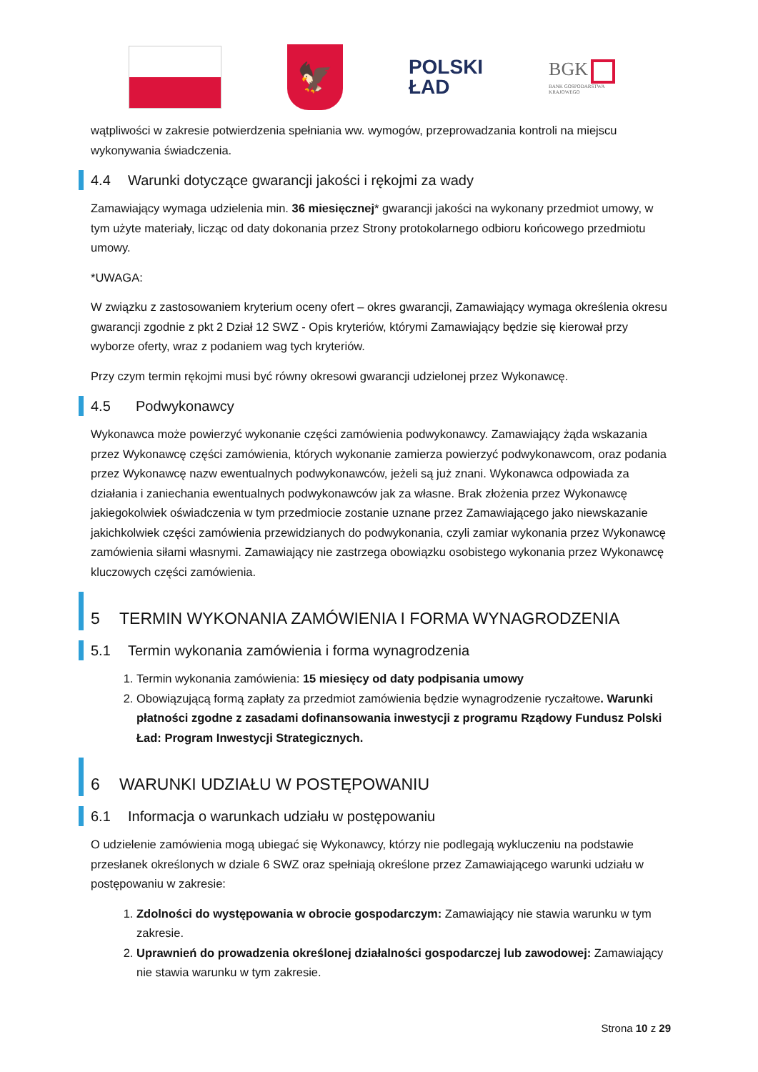🦅
POLSKI
ŁAD
BGK
BANK GOSPODARSTWA
KRAJOWEGO
wątpliwości w zakresie potwierdzenia spełniania ww. wymogów, przeprowadzania kontroli na miejscu wykonywania świadczenia.
4.4 Warunki dotyczące gwarancji jakości i rękojmi za wady
Zamawiający wymaga udzielenia min. 36 miesięcznej* gwarancji jakości na wykonany przedmiot umowy, w tym użyte materiały, licząc od daty dokonania przez Strony protokolarnego odbioru końcowego przedmiotu umowy.
*UWAGA:
W związku z zastosowaniem kryterium oceny ofert – okres gwarancji, Zamawiający wymaga określenia okresu gwarancji zgodnie z pkt 2 Dział 12 SWZ - Opis kryteriów, którymi Zamawiający będzie się kierował przy wyborze oferty, wraz z podaniem wag tych kryteriów.
Przy czym termin rękojmi musi być równy okresowi gwarancji udzielonej przez Wykonawcę.
4.5 Podwykonawcy
Wykonawca może powierzyć wykonanie części zamówienia podwykonawcy. Zamawiający żąda wskazania przez Wykonawcę części zamówienia, których wykonanie zamierza powierzyć podwykonawcom, oraz podania przez Wykonawcę nazw ewentualnych podwykonawców, jeżeli są już znani. Wykonawca odpowiada za działania i zaniechania ewentualnych podwykonawców jak za własne. Brak złożenia przez Wykonawcę jakiegokolwiek oświadczenia w tym przedmiocie zostanie uznane przez Zamawiającego jako niewskazanie jakichkolwiek części zamówienia przewidzianych do podwykonania, czyli zamiar wykonania przez Wykonawcę zamówienia siłami własnymi. Zamawiający nie zastrzega obowiązku osobistego wykonania przez Wykonawcę kluczowych części zamówienia.
5 TERMIN WYKONANIA ZAMÓWIENIA I FORMA WYNAGRODZENIA
5.1 Termin wykonania zamówienia i forma wynagrodzenia
1. Termin wykonania zamówienia: 15 miesięcy od daty podpisania umowy
2. Obowiązującą formą zapłaty za przedmiot zamówienia będzie wynagrodzenie ryczałtowe. Warunki płatności zgodne z zasadami dofinansowania inwestycji z programu Rządowy Fundusz Polski Ład: Program Inwestycji Strategicznych.
6 WARUNKI UDZIAŁU W POSTĘPOWANIU
6.1 Informacja o warunkach udziału w postępowaniu
O udzielenie zamówienia mogą ubiegać się Wykonawcy, którzy nie podlegają wykluczeniu na podstawie przesłanek określonych w dziale 6 SWZ oraz spełniają określone przez Zamawiającego warunki udziału w postępowaniu w zakresie:
1. Zdolności do występowania w obrocie gospodarczym: Zamawiający nie stawia warunku w tym zakresie.
2. Uprawnień do prowadzenia określonej działalności gospodarczej lub zawodowej: Zamawiający nie stawia warunku w tym zakresie.
Strona 10 z 29